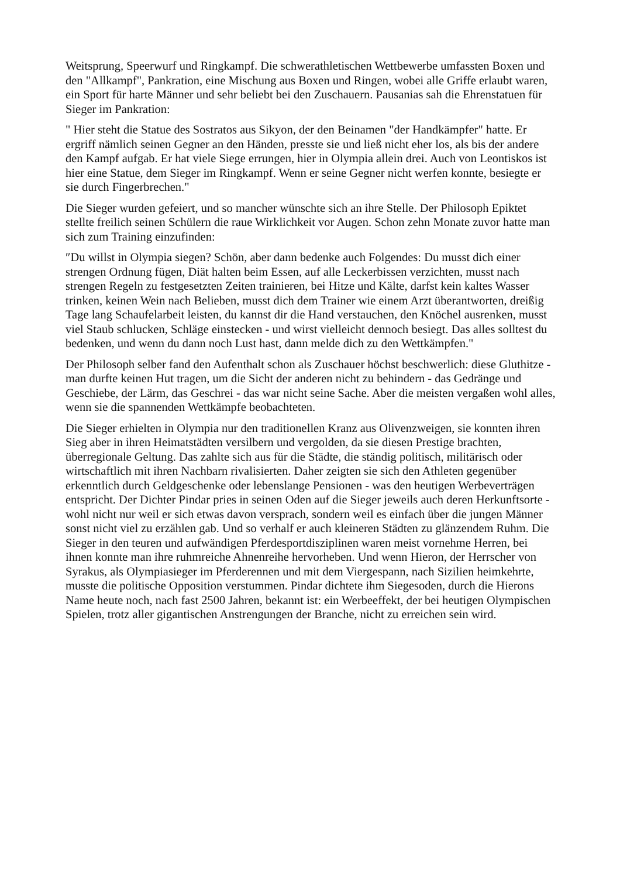Weitsprung, Speerwurf und Ringkampf. Die schwerathletischen Wettbewerbe umfassten Boxen und den "Allkampf", Pankration, eine Mischung aus Boxen und Ringen, wobei alle Griffe erlaubt waren, ein Sport für harte Männer und sehr beliebt bei den Zuschauern. Pausanias sah die Ehrenstatuen für Sieger im Pankration:
" Hier steht die Statue des Sostratos aus Sikyon, der den Beinamen "der Handkämpfer" hatte. Er ergriff nämlich seinen Gegner an den Händen, presste sie und ließ nicht eher los, als bis der andere den Kampf aufgab. Er hat viele Siege errungen, hier in Olympia allein drei. Auch von Leontiskos ist hier eine Statue, dem Sieger im Ringkampf. Wenn er seine Gegner nicht werfen konnte, besiegte er sie durch Fingerbrechen."
Die Sieger wurden gefeiert, und so mancher wünschte sich an ihre Stelle. Der Philosoph Epiktet stellte freilich seinen Schülern die raue Wirklichkeit vor Augen. Schon zehn Monate zuvor hatte man sich zum Training einzufinden:
″Du willst in Olympia siegen? Schön, aber dann bedenke auch Folgendes: Du musst dich einer strengen Ordnung fügen, Diät halten beim Essen, auf alle Leckerbissen verzichten, musst nach strengen Regeln zu festgesetzten Zeiten trainieren, bei Hitze und Kälte, darfst kein kaltes Wasser trinken, keinen Wein nach Belieben, musst dich dem Trainer wie einem Arzt überantworten, dreißig Tage lang Schaufelarbeit leisten, du kannst dir die Hand verstauchen, den Knöchel ausrenken, musst viel Staub schlucken, Schläge einstecken - und wirst vielleicht dennoch besiegt. Das alles solltest du bedenken, und wenn du dann noch Lust hast, dann melde dich zu den Wettkämpfen."
Der Philosoph selber fand den Aufenthalt schon als Zuschauer höchst beschwerlich: diese Gluthitze - man durfte keinen Hut tragen, um die Sicht der anderen nicht zu behindern - das Gedränge und Geschiebe, der Lärm, das Geschrei - das war nicht seine Sache. Aber die meisten vergaßen wohl alles, wenn sie die spannenden Wettkämpfe beobachteten.
Die Sieger erhielten in Olympia nur den traditionellen Kranz aus Olivenzweigen, sie konnten ihren Sieg aber in ihren Heimatstädten versilbern und vergolden, da sie diesen Prestige brachten, überregionale Geltung. Das zahlte sich aus für die Städte, die ständig politisch, militärisch oder wirtschaftlich mit ihren Nachbarn rivalisierten. Daher zeigten sie sich den Athleten gegenüber erkenntlich durch Geldgeschenke oder lebenslange Pensionen - was den heutigen Werbeverträgen entspricht. Der Dichter Pindar pries in seinen Oden auf die Sieger jeweils auch deren Herkunftsorte - wohl nicht nur weil er sich etwas davon versprach, sondern weil es einfach über die jungen Männer sonst nicht viel zu erzählen gab. Und so verhalf er auch kleineren Städten zu glänzendem Ruhm. Die Sieger in den teuren und aufwändigen Pferdesportdisziplinen waren meist vornehme Herren, bei ihnen konnte man ihre ruhmreiche Ahnenreihe hervorheben. Und wenn Hieron, der Herrscher von Syrakus, als Olympiasieger im Pferderennen und mit dem Viergespann, nach Sizilien heimkehrte, musste die politische Opposition verstummen. Pindar dichtete ihm Siegesoden, durch die Hierons Name heute noch, nach fast 2500 Jahren, bekannt ist: ein Werbeeffekt, der bei heutigen Olympischen Spielen, trotz aller gigantischen Anstrengungen der Branche, nicht zu erreichen sein wird.